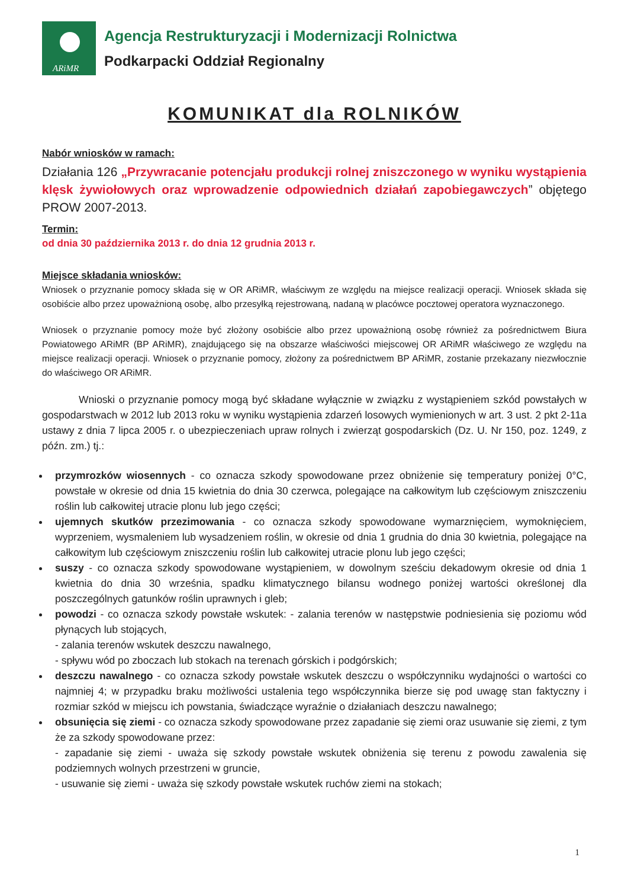ARiMR
Agencja Restrukturyzacji i Modernizacji Rolnictwa
Podkarpacki Oddział Regionalny
KOMUNIKAT dla ROLNIKÓW
Nabór wniosków w ramach:
Działania 126 „Przywracanie potencjału produkcji rolnej zniszczonego w wyniku wystąpienia klęsk żywiołowych oraz wprowadzenie odpowiednich działań zapobiegawczych” objętego PROW 2007-2013.
Termin:
od dnia 30 października 2013 r. do dnia 12 grudnia 2013 r.
Miejsce składania wniosków:
Wniosek o przyznanie pomocy składa się w OR ARiMR, właściwym ze względu na miejsce realizacji operacji. Wniosek składa się osobiście albo przez upoważnioną osobę, albo przesyłką rejestrowaną, nadaną w placówce pocztowej operatora wyznaczonego.
Wniosek o przyznanie pomocy może być złożony osobiście albo przez upoważnioną osobę również za pośrednictwem Biura Powiatowego ARiMR (BP ARiMR), znajdującego się na obszarze właściwości miejscowej OR ARiMR właściwego ze względu na miejsce realizacji operacji. Wniosek o przyznanie pomocy, złożony za pośrednictwem BP ARiMR, zostanie przekazany niezwłocznie do właściwego OR ARiMR.
Wnioski o przyznanie pomocy mogą być składane wyłącznie w związku z wystąpieniem szkód powstałych w gospodarstwach w 2012 lub 2013 roku w wyniku wystąpienia zdarzeń losowych wymienionych w art. 3 ust. 2 pkt 2-11a ustawy z dnia 7 lipca 2005 r. o ubezpieczeniach upraw rolnych i zwierząt gospodarskich (Dz. U. Nr 150, poz. 1249, z późn. zm.) tj.:
przymrozków wiosennych - co oznacza szkody spowodowane przez obniżenie się temperatury poniżej 0°C, powstałe w okresie od dnia 15 kwietnia do dnia 30 czerwca, polegające na całkowitym lub częściowym zniszczeniu roślin lub całkowitej utracie plonu lub jego części;
ujemnych skutków przezimowania - co oznacza szkody spowodowane wymarznięciem, wymoknięciem, wyprzeniem, wysmaleniem lub wysadzeniem roślin, w okresie od dnia 1 grudnia do dnia 30 kwietnia, polegające na całkowitym lub częściowym zniszczeniu roślin lub całkowitej utracie plonu lub jego części;
suszy - co oznacza szkody spowodowane wystąpieniem, w dowolnym sześciu dekadowym okresie od dnia 1 kwietnia do dnia 30 września, spadku klimatycznego bilansu wodnego poniżej wartości określonej dla poszczególnych gatunków roślin uprawnych i gleb;
powodzi - co oznacza szkody powstałe wskutek: - zalania terenów w następstwie podniesienia się poziomu wód płynących lub stojących,
- zalania terenów wskutek deszczu nawalnego,
- spływu wód po zboczach lub stokach na terenach górskich i podgórskich;
deszczu nawalnego - co oznacza szkody powstałe wskutek deszczu o współczynniku wydajności o wartości co najmniej 4; w przypadku braku możliwości ustalenia tego współczynnika bierze się pod uwagę stan faktyczny i rozmiar szkód w miejscu ich powstania, świadczące wyraźnie o działaniach deszczu nawalnego;
obsunięcia się ziemi - co oznacza szkody spowodowane przez zapadanie się ziemi oraz usuwanie się ziemi, z tym że za szkody spowodowane przez:
- zapadanie się ziemi - uważa się szkody powstałe wskutek obniżenia się terenu z powodu zawalenia się podziemnych wolnych przestrzeni w gruncie,
- usuwanie się ziemi - uważa się szkody powstałe wskutek ruchów ziemi na stokach;
1